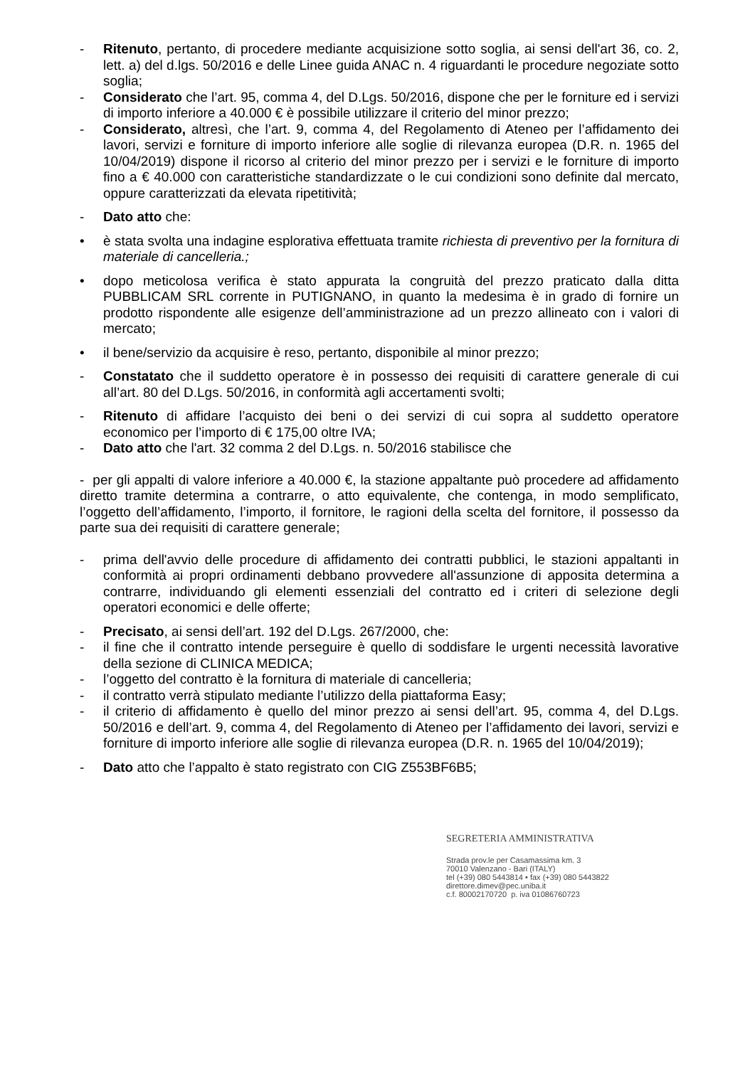- Ritenuto, pertanto, di procedere mediante acquisizione sotto soglia, ai sensi dell'art 36, co. 2, lett. a) del d.lgs. 50/2016 e delle Linee guida ANAC n. 4 riguardanti le procedure negoziate sotto soglia;
- Considerato che l’art. 95, comma 4, del D.Lgs. 50/2016, dispone che per le forniture ed i servizi di importo inferiore a 40.000 € è possibile utilizzare il criterio del minor prezzo;
- Considerato, altresì, che l’art. 9, comma 4, del Regolamento di Ateneo per l’affidamento dei lavori, servizi e forniture di importo inferiore alle soglie di rilevanza europea (D.R. n. 1965 del 10/04/2019) dispone il ricorso al criterio del minor prezzo per i servizi e le forniture di importo fino a € 40.000 con caratteristiche standardizzate o le cui condizioni sono definite dal mercato, oppure caratterizzati da elevata ripetitività;
- Dato atto che:
• è stata svolta una indagine esplorativa effettuata tramite richiesta di preventivo per la fornitura di materiale di cancelleria.;
• dopo meticolosa verifica è stato appurata la congruità del prezzo praticato dalla ditta PUBBLICAM SRL corrente in PUTIGNANO, in quanto la medesima è in grado di fornire un prodotto rispondente alle esigenze dell’amministrazione ad un prezzo allineato con i valori di mercato;
• il bene/servizio da acquisire è reso, pertanto, disponibile al minor prezzo;
- Constatato che il suddetto operatore è in possesso dei requisiti di carattere generale di cui all’art. 80 del D.Lgs. 50/2016, in conformità agli accertamenti svolti;
- Ritenuto di affidare l’acquisto dei beni o dei servizi di cui sopra al suddetto operatore economico per l’importo di € 175,00 oltre IVA;
- Dato atto che l'art. 32 comma 2 del D.Lgs. n. 50/2016 stabilisce che
- per gli appalti di valore inferiore a 40.000 €, la stazione appaltante può procedere ad affidamento diretto tramite determina a contrarre, o atto equivalente, che contenga, in modo semplificato, l’oggetto dell’affidamento, l’importo, il fornitore, le ragioni della scelta del fornitore, il possesso da parte sua dei requisiti di carattere generale;
- prima dell'avvio delle procedure di affidamento dei contratti pubblici, le stazioni appaltanti in conformità ai propri ordinamenti debbano provvedere all'assunzione di apposita determina a contrarre, individuando gli elementi essenziali del contratto ed i criteri di selezione degli operatori economici e delle offerte;
- Precisato, ai sensi dell’art. 192 del D.Lgs. 267/2000, che:
- il fine che il contratto intende perseguire è quello di soddisfare le urgenti necessità lavorative della sezione di CLINICA MEDICA;
- l’oggetto del contratto è la fornitura di materiale di cancelleria;
- il contratto verrà stipulato mediante l’utilizzo della piattaforma Easy;
- il criterio di affidamento è quello del minor prezzo ai sensi dell’art. 95, comma 4, del D.Lgs. 50/2016 e dell’art. 9, comma 4, del Regolamento di Ateneo per l’affidamento dei lavori, servizi e forniture di importo inferiore alle soglie di rilevanza europea (D.R. n. 1965 del 10/04/2019);
- Dato atto che l’appalto è stato registrato con CIG Z553BF6B5;
SEGRETERIA AMMINISTRATIVA
Strada prov.le per Casamassima km. 3
70010 Valenzano - Bari (ITALY)
tel (+39) 080 5443814 • fax (+39) 080 5443822
direttore.dimev@pec.uniba.it
c.f. 80002170720 p. iva 01086760723